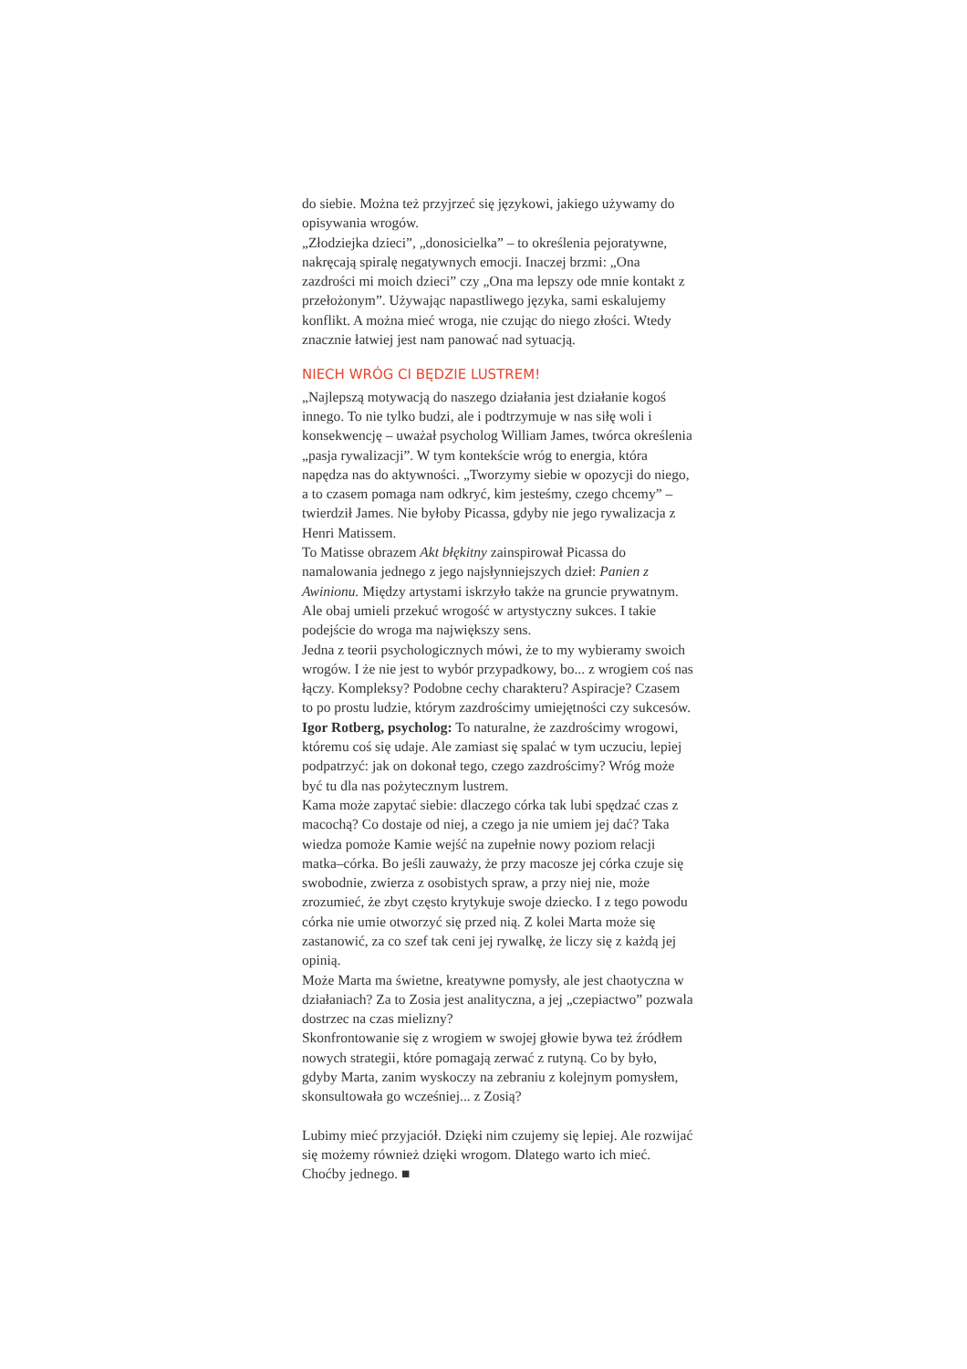do siebie. Można też przyjrzeć się językowi, jakiego używamy do opisywania wrogów.
„Złodziejka dzieci”, „donosicielka” – to określenia pejoratywne, nakręcają spiralę negatywnych emocji. Inaczej brzmi: „Ona zazdrości mi moich dzieci” czy „Ona ma lepszy ode mnie kontakt z przełożonym”. Używając napastliwego języka, sami eskalujemy konflikt. A można mieć wroga, nie czując do niego złości. Wtedy znacznie łatwiej jest nam panować nad sytuacją.
NIECH WRÓG CI BĘDZIE LUSTREM!
„Najlepszą motywacją do naszego działania jest działanie kogoś innego. To nie tylko budzi, ale i podtrzymuje w nas siłę woli i konsekwencję – uważał psycholog William James, twórca określenia „pasja rywalizacji”. W tym kontekście wróg to energia, która napędza nas do aktywności. „Tworzymy siebie w opozycji do niego, a to czasem pomaga nam odkryć, kim jesteśmy, czego chcemy” – twierdził James. Nie byłoby Picassa, gdyby nie jego rywalizacja z Henri Matissem.
To Matisse obrazem Akt błękitny zainspirował Picassa do namalowania jednego z jego najsłynniejszych dzieł: Panien z Awinionu. Między artystami iskrzyło także na gruncie prywatnym. Ale obaj umieli przekuć wrogość w artystyczny sukces. I takie podejście do wroga ma największy sens.
Jedna z teorii psychologicznych mówi, że to my wybieramy swoich wrogów. I że nie jest to wybór przypadkowy, bo... z wrogiem coś nas łączy. Kompleksy? Podobne cechy charakteru? Aspiracje? Czasem to po prostu ludzie, którym zazdrościmy umiejętności czy sukcesów.
Igor Rotberg, psycholog: To naturalne, że zazdrościmy wrogowi, któremu coś się udaje. Ale zamiast się spalać w tym uczuciu, lepiej podpatrzyć: jak on dokonał tego, czego zazdrościmy? Wróg może być tu dla nas pożytecznym lustrem.
Kama może zapytać siebie: dlaczego córka tak lubi spędzać czas z macochą? Co dostaje od niej, a czego ja nie umiem jej dać? Taka wiedza pomoże Kamie wejść na zupełnie nowy poziom relacji matka–córka. Bo jeśli zauważy, że przy macosze jej córka czuje się swobodnie, zwierza z osobistych spraw, a przy niej nie, może zrozumieć, że zbyt często krytykuje swoje dziecko. I z tego powodu córka nie umie otworzyć się przed nią. Z kolei Marta może się zastanowić, za co szef tak ceni jej rywalkę, że liczy się z każdą jej opinią.
Może Marta ma świetne, kreatywne pomysły, ale jest chaotyczna w działaniach? Za to Zosia jest analityczna, a jej „czepiactwo” pozwala dostrzec na czas mielizny?
Skonfrontowanie się z wrogiem w swojej głowie bywa też źródłem nowych strategii, które pomagają zerwać z rutyną. Co by było, gdyby Marta, zanim wyskoczy na zebraniu z kolejnym pomysłem, skonsultowała go wcześniej... z Zosią?
Lubimy mieć przyjaciół. Dzięki nim czujemy się lepiej. Ale rozwijać się możemy również dzięki wrogom. Dlatego warto ich mieć. Choćby jednego. ■